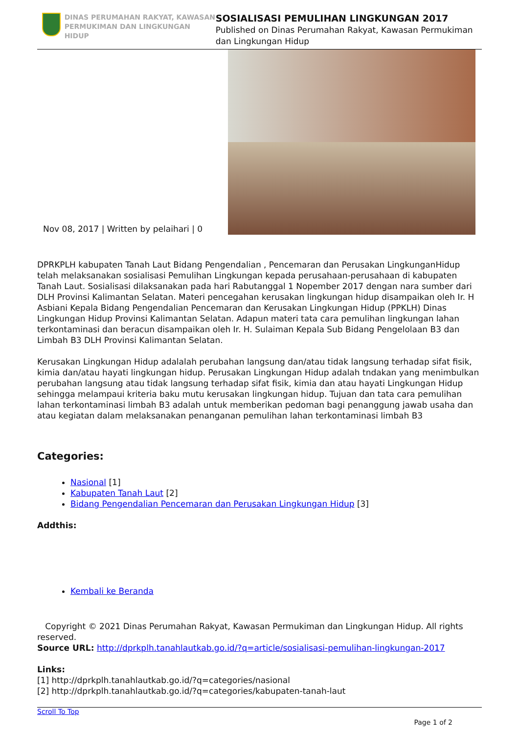DINAS PERUMAHAN RAKYAT, KAWASAN
PERMUKIMAN DAN LINGKUNGAN HIDUP
SOSIALISASI PEMULIHAN LINGKUNGAN 2017
Published on Dinas Perumahan Rakyat, Kawasan Permukiman dan Lingkungan Hidup
Nov 08, 2017 | Written by pelaihari | 0
DPRKPLH kabupaten Tanah Laut Bidang Pengendalian , Pencemaran dan Perusakan LingkunganHidup telah melaksanakan sosialisasi Pemulihan Lingkungan kepada perusahaan-perusahaan di kabupaten Tanah Laut. Sosialisasi dilaksanakan pada hari Rabutanggal 1 Nopember 2017 dengan nara sumber dari DLH Provinsi Kalimantan Selatan. Materi pencegahan kerusakan lingkungan hidup disampaikan oleh Ir. H Asbiani Kepala Bidang Pengendalian Pencemaran dan Kerusakan Lingkungan Hidup (PPKLH) Dinas Lingkungan Hidup Provinsi Kalimantan Selatan. Adapun materi tata cara pemulihan lingkungan lahan terkontaminasi dan beracun disampaikan oleh Ir. H. Sulaiman Kepala Sub Bidang Pengelolaan B3 dan Limbah B3 DLH Provinsi Kalimantan Selatan.
Kerusakan Lingkungan Hidup adalalah perubahan langsung dan/atau tidak langsung terhadap sifat fisik, kimia dan/atau hayati lingkungan hidup. Perusakan Lingkungan Hidup adalah tndakan yang menimbulkan perubahan langsung atau tidak langsung terhadap sifat fisik, kimia dan atau hayati Lingkungan Hidup sehingga melampaui kriteria baku mutu kerusakan lingkungan hidup. Tujuan dan tata cara pemulihan lahan terkontaminasi limbah B3 adalah untuk memberikan pedoman bagi penanggung jawab usaha dan atau kegiatan dalam melaksanakan penanganan pemulihan lahan terkontaminasi limbah B3
Categories:
Nasional [1]
Kabupaten Tanah Laut [2]
Bidang Pengendalian Pencemaran dan Perusakan Lingkungan Hidup [3]
Addthis:
Kembali ke Beranda
Copyright © 2021 Dinas Perumahan Rakyat, Kawasan Permukiman dan Lingkungan Hidup. All rights reserved.
Source URL: http://dprkplh.tanahlautkab.go.id/?q=article/sosialisasi-pemulihan-lingkungan-2017
Links:
[1] http://dprkplh.tanahlautkab.go.id/?q=categories/nasional
[2] http://dprkplh.tanahlautkab.go.id/?q=categories/kabupaten-tanah-laut
Scroll To Top
Page 1 of 2